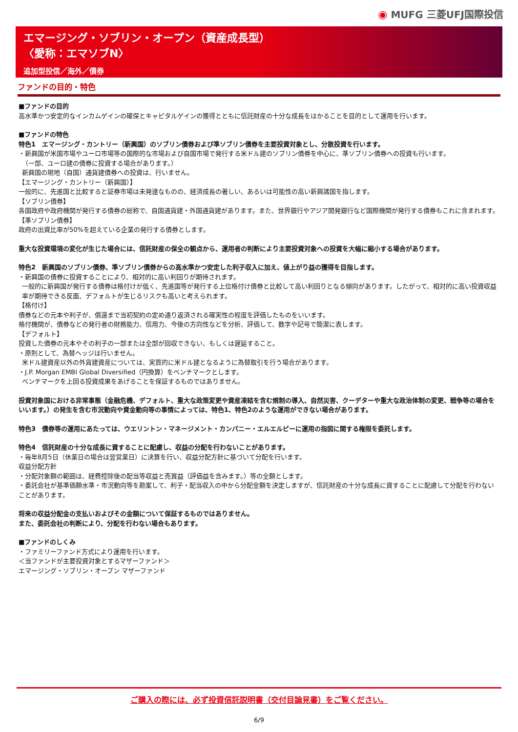◉ MUFG 三菱UFJ国際投信
エマージング・ソブリン・オープン（資産成長型）
〈愛称：エマソブN〉
追加型投信／海外／債券
ファンドの目的・特色
■ファンドの目的
高水準かつ安定的なインカムゲインの確保とキャピタルゲインの獲得とともに信託財産の十分な成長をはかることを目的として運用を行います。
■ファンドの特色
特色1　エマージング・カントリー（新興国）のソブリン債券および準ソブリン債券を主要投資対象とし、分散投資を行います。
・新興国が米国市場やユーロ市場等の国際的な市場および自国市場で発行する米ドル建のソブリン債券を中心に、準ソブリン債券への投資も行います。
（一部、ユーロ建の債券に投資する場合があります。）
新興国の現地（自国）通貨建債券への投資は、行いません。
【エマージング・カントリー（新興国）】
一般的に、先進国と比較すると証券市場は未発達なものの、経済成長の著しい、あるいは可能性の高い新興諸国を指します。
【ソブリン債券】
各国政府や政府機関が発行する債券の総称で、自国通貨建・外国通貨建があります。また、世界銀行やアジア開発銀行など国際機関が発行する債券もこれに含まれます。
【準ソブリン債券】
政府の出資比率が50%を超えている企業の発行する債券とします。
重大な投資環境の変化が生じた場合には、信託財産の保全の観点から、運用者の判断により主要投資対象への投資を大幅に縮小する場合があります。
特色2　新興国のソブリン債券、準ソブリン債券からの高水準かつ安定した利子収入に加え、値上がり益の獲得を目指します。
・新興国の債券に投資することにより、相対的に高い利回りが期待されます。
一般的に新興国が発行する債券は格付けが低く、先進国等が発行する上位格付け債券と比較して高い利回りとなる傾向があります。したがって、相対的に高い投資収益率が期待できる反面、デフォルトが生じるリスクも高いと考えられます。
【格付け】
債券などの元本や利子が、償還まで当初契約の定め通り返済される確実性の程度を評価したものをいいます。
格付機関が、債券などの発行者の財務能力、信用力、今後の方向性などを分析、評価して、数字や記号で簡潔に表します。
【デフォルト】
投資した債券の元本やその利子の一部または全部が回収できない、もしくは遅延すること。
・原則として、為替ヘッジは行いません。
米ドル建資産以外の外貨建資産については、実質的に米ドル建となるように為替取引を行う場合があります。
・J.P. Morgan EMBI Global Diversified（円換算）をベンチマークとします。
ベンチマークを上回る投資成果をあげることを保証するものではありません。
投資対象国における非常事態（金融危機、デフォルト、重大な政策変更や資産凍結を含む規制の導入、自然災害、クーデターや重大な政治体制の変更、戦争等の場合をいいます。）の発生を含む市況動向や資金動向等の事情によっては、特色1、特色2のような運用ができない場合があります。
特色3　債券等の運用にあたっては、ウエリントン・マネージメント・カンパニー・エルエルピーに運用の指図に関する権限を委託します。
特色4　信託財産の十分な成長に資することに配慮し、収益の分配を行わないことがあります。
・毎年8月5日（休業日の場合は翌営業日）に決算を行い、収益分配方針に基づいて分配を行います。
収益分配方針
・分配対象額の範囲は、経費控除後の配当等収益と売買益（評価益を含みます。）等の全額とします。
・委託会社が基準価額水準・市況動向等を勘案して、利子・配当収入の中から分配金額を決定しますが、信託財産の十分な成長に資することに配慮して分配を行わないことがあります。
将来の収益分配金の支払いおよびその金額について保証するものではありません。
また、委託会社の判断により、分配を行わない場合もあります。
■ファンドのしくみ
・ファミリーファンド方式により運用を行います。
＜当ファンドが主要投資対象とするマザーファンド＞
エマージング・ソブリン・オープン マザーファンド
ご購入の際には、必ず投資信託説明書（交付目論見書）をご覧ください。
6/9